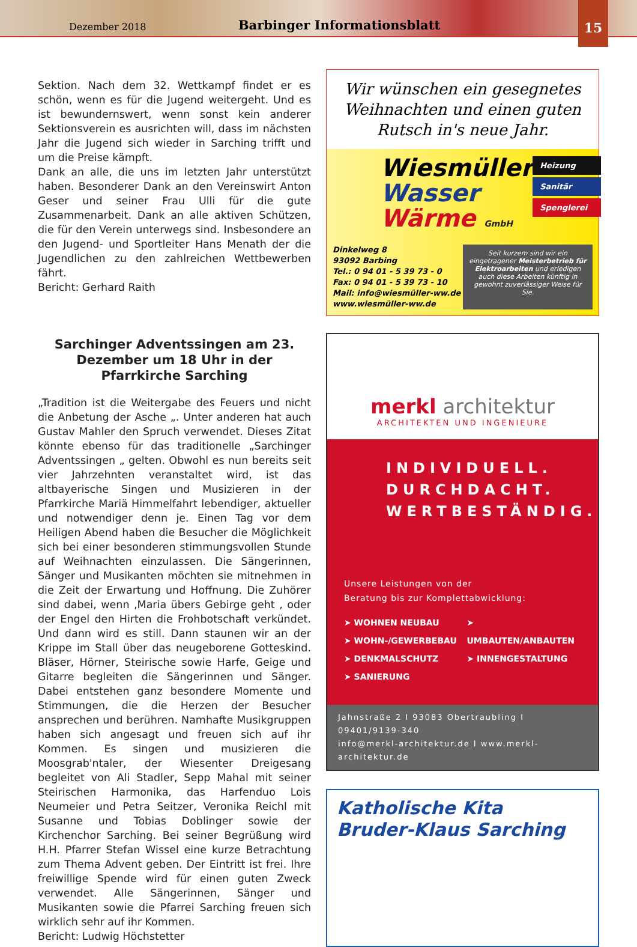Dezember 2018 Barbinger Informationsblatt
15
Sektion. Nach dem 32. Wettkampf findet er es schön, wenn es für die Jugend weitergeht. Und es ist bewundernswert, wenn sonst kein anderer Sektionsverein es ausrichten will, dass im nächsten Jahr die Jugend sich wieder in Sarching trifft und um die Preise kämpft.
Dank an alle, die uns im letzten Jahr unterstützt haben. Besonderer Dank an den Vereinswirt Anton Geser und seiner Frau Ulli für die gute Zusammenarbeit. Dank an alle aktiven Schützen, die für den Verein unterwegs sind. Insbesondere an den Jugend- und Sportleiter Hans Menath der die Jugendlichen zu den zahlreichen Wettbewerben fährt.
Bericht: Gerhard Raith
Sarchinger Adventssingen am 23. Dezember um 18 Uhr in der Pfarrkirche Sarching
„Tradition ist die Weitergabe des Feuers und nicht die Anbetung der Asche „. Unter anderen hat auch Gustav Mahler den Spruch verwendet. Dieses Zitat könnte ebenso für das traditionelle „Sarchinger Adventssingen „ gelten. Obwohl es nun bereits seit vier Jahrzehnten veranstaltet wird, ist das altbayerische Singen und Musizieren in der Pfarrkirche Mariä Himmelfahrt lebendiger, aktueller und notwendiger denn je. Einen Tag vor dem Heiligen Abend haben die Besucher die Möglichkeit sich bei einer besonderen stimmungsvollen Stunde auf Weihnachten einzulassen. Die Sängerinnen, Sänger und Musikanten möchten sie mitnehmen in die Zeit der Erwartung und Hoffnung. Die Zuhörer sind dabei, wenn ‚Maria übers Gebirge geht , oder der Engel den Hirten die Frohbotschaft verkündet. Und dann wird es still. Dann staunen wir an der Krippe im Stall über das neugeborene Gotteskind. Bläser, Hörner, Steirische sowie Harfe, Geige und Gitarre begleiten die Sängerinnen und Sänger. Dabei entstehen ganz besondere Momente und Stimmungen, die die Herzen der Besucher ansprechen und berühren. Namhafte Musikgruppen haben sich angesagt und freuen sich auf ihr Kommen. Es singen und musizieren die Moosgrab'ntaler, der Wiesenter Dreigesang begleitet von Ali Stadler, Sepp Mahal mit seiner Steirischen Harmonika, das Harfenduo Lois Neumeier und Petra Seitzer, Veronika Reichl mit Susanne und Tobias Doblinger sowie der Kirchenchor Sarching. Bei seiner Begrüßung wird H.H. Pfarrer Stefan Wissel eine kurze Betrachtung zum Thema Advent geben. Der Eintritt ist frei. Ihre freiwillige Spende wird für einen guten Zweck verwendet. Alle Sängerinnen, Sänger und Musikanten sowie die Pfarrei Sarching freuen sich wirklich sehr auf ihr Kommen.
Bericht: Ludwig Höchstetter
Wir wünschen ein gesegnetes Weihnachten und einen guten Rutsch in's neue Jahr.
Wiesmüller
Wasser
Wärme GmbH
Heizung
Sanitär
Spenglerei
Dinkelweg 8
93092 Barbing
Tel.: 0 94 01 - 5 39 73 - 0
Fax: 0 94 01 - 5 39 73 - 10
Mail: info@wiesmüller-ww.de
www.wiesmüller-ww.de
Seit kurzem sind wir ein eingetragener Meisterbetrieb für Elektroarbeiten und erledigen auch diese Arbeiten künftig in gewohnt zuverlässiger Weise für Sie.
merkl architektur
ARCHITEKTEN UND INGENIEURE
INDIVIDUELL.
DURCHDACHT.
WERTBESTÄNDIG.
Unsere Leistungen von der
Beratung bis zur Komplettabwicklung:
➤ WOHNEN NEUBAU
➤ WOHN-/GEWERBEBAU
➤ DENKMALSCHUTZ
➤ SANIERUNG
➤ UMBAUTEN/ANBAUTEN
➤ INNENGESTALTUNG
Jahnstraße 2 I 93083 Obertraubling I 09401/9139-340
info@merkl-architektur.de I www.merkl-architektur.de
Katholische Kita
Bruder-Klaus Sarching